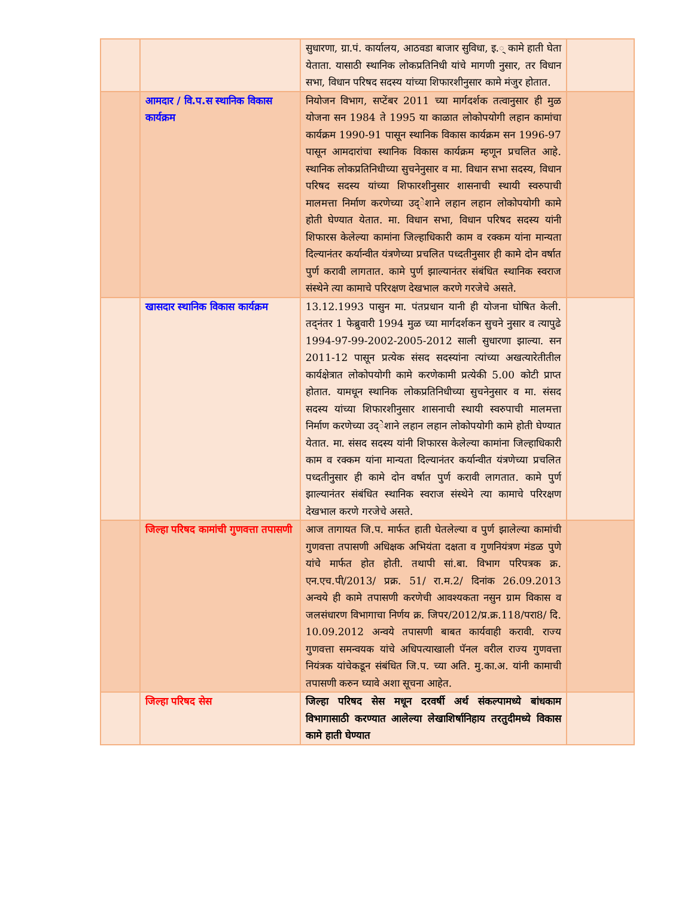| | | सुधारणा, ग्रा.पं. कार्यालय, आठवडा बाजार सुविधा, इ.् कामे हाती घेता येताता. यासाठी स्थानिक लोकप्रतिनिधी यांचे मागणी नुसार, तर विधान सभा, विधान परिषद सदस्य यांच्या शिफारशीनुसार कामे मंजुर होतात. | |
| | आमदार / वि.प.स स्थानिक विकास कार्यक्रम | नियोजन विभाग, सप्टेंबर 2011 च्या मार्गदर्शक तत्वानुसार ही मुळ योजना सन 1984 ते 1995 या काळात लोकोपयोगी लहान कामांचा कार्यक्रम 1990-91 पासून स्थानिक विकास कार्यक्रम सन 1996-97 पासून आमदारांचा स्थानिक विकास कार्यक्रम म्हणून प्रचलित आहे. स्थानिक लोकप्रतिनिधीच्या सुचनेनुसार व मा. विधान सभा सदस्य, विधान परिषद सदस्य यांच्या शिफारशीनुसार शासनाची स्थायी स्वरुपाची मालमत्ता निर्माण करणेच्या उद्ेशाने लहान लहान लोकोपयोगी कामे होती घेण्यात येतात. मा. विधान सभा, विधान परिषद सदस्य यांनी शिफारस केलेल्या कामांना जिल्हाधिकारी काम व रक्कम यांना मान्यता दिल्यानंतर कर्यान्वीत यंत्रणेच्या प्रचलित पध्दतीनुसार ही कामे दोन वर्षात पुर्ण करावी लागतात. कामे पुर्ण झाल्यानंतर संबंधित स्थानिक स्वराज संस्थेने त्या कामाचे परिरक्षण देखभाल करणे गरजेचे असते. | |
| | खासदार स्थानिक विकास कार्यक्रम | 13.12.1993 पासुन मा. पंतप्रधान यानी ही योजना घोषित केली. तद्नंतर 1 फेब्रुवारी 1994 मुळ च्या मार्गदर्शकन सुचने नुसार व त्यापुढे 1994-97-99-2002-2005-2012 साली सुधारणा झाल्या. सन 2011-12 पासून प्रत्येक संसद सदस्यांना त्यांच्या अखत्यारेतीतील कार्यक्षेत्रात लोकोपयोगी कामे करणेकामी प्रत्येकी 5.00 कोटी प्राप्त होतात. यामधून स्थानिक लोकप्रतिनिधीच्या सुचनेनुसार व मा. संसद सदस्य यांच्या शिफारशीनुसार शासनाची स्थायी स्वरुपाची मालमत्ता निर्माण करणेच्या उद्ेशाने लहान लहान लोकोपयोगी कामे होती घेण्यात येतात. मा. संसद सदस्य यांनी शिफारस केलेल्या कामांना जिल्हाधिकारी काम व रक्कम यांना मान्यता दिल्यानंतर कर्यान्वीत यंत्रणेच्या प्रचलित पध्दतीनुसार ही कामे दोन वर्षात पुर्ण करावी लागतात. कामे पुर्ण झाल्यानंतर संबंधित स्थानिक स्वराज संस्थेने त्या कामाचे परिरक्षण देखभाल करणे गरजेचे असते. | |
| | जिल्हा परिषद कामांची गुणवत्ता तपासणी | आज तागायत जि.प. मार्फत हाती घेतलेल्या व पुर्ण झालेल्या कामांची गुणवत्ता तपासणी अधिक्षक अभियंता दक्षता व गुणनियंत्रण मंडळ पुणे यांचे मार्फत होत होती. तथापी सां.बा. विभाग परिपत्रक क्र. एन.एच.पी/2013/ प्रक्र. 51/ रा.म.2/ दिनांक 26.09.2013 अन्वये ही कामे तपासणी करणेची आवश्यकता नसुन ग्राम विकास व जलसंधारण विभागाचा निर्णय क्र. जिपर/2012/प्र.क्र.118/परा8/ दि. 10.09.2012 अन्वये तपासणी बाबत कार्यवाही करावी. राज्य गुणवत्ता समन्वयक यांचे अधिपत्याखाली पॅनल वरील राज्य गुणवत्ता नियंत्रक यांचेकडून संबंधित जि.प. च्या अति. मु.का.अ. यांनी कामाची तपासणी करुन घ्यावे अशा सूचना आहेत. | |
| | जिल्हा परिषद सेस | जिल्हा परिषद सेस मधून दरवर्षी अर्थ संकल्पामध्ये बांधकाम विभागासाठी करण्यात आलेल्या लेखाशिर्षानिहाय तरतुदीमध्ये विकास कामे हाती घेण्यात | |